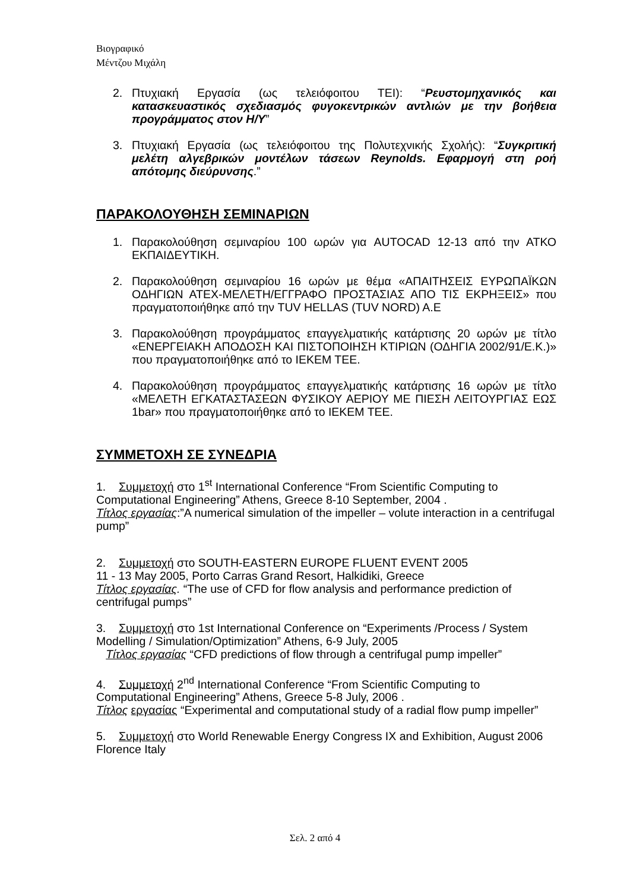Βιογραφικό
Μέντζου Μιχάλη
2. Πτυχιακή Εργασία (ως τελειόφοιτου ΤΕΙ): “Ρευστομηχανικός και κατασκευαστικός σχεδιασμός φυγοκεντρικών αντλιών με την βοήθεια προγράμματος στον Η/Υ”
3. Πτυχιακή Εργασία (ως τελειόφοιτου της Πολυτεχνικής Σχολής): “Συγκριτική μελέτη αλγεβρικών μοντέλων τάσεων Reynolds. Εφαρμογή στη ροή απότομης διεύρυνσης.”
ΠΑΡΑΚΟΛΟΥΘΗΣΗ ΣΕΜΙΝΑΡΙΩΝ
1. Παρακολούθηση σεμιναρίου 100 ωρών για AUTOCAD 12-13 από την ΑΤΚΟ ΕΚΠΑΙΔΕΥΤΙΚΗ.
2. Παρακολούθηση σεμιναρίου 16 ωρών με θέμα «ΑΠΑΙΤΗΣΕΙΣ ΕΥΡΩΠΑΪΚΩΝ ΟΔΗΓΙΩΝ ΑΤΕΧ-ΜΕΛΕΤΗ/ΕΓΓΡΑΦΟ ΠΡΟΣΤΑΣΙΑΣ ΑΠΟ ΤΙΣ ΕΚΡΗΞΕΙΣ» που πραγματοποιήθηκε από την TUV HELLAS (TUV NORD) A.E
3. Παρακολούθηση προγράμματος επαγγελματικής κατάρτισης 20 ωρών με τίτλο «ΕΝΕΡΓΕΙΑΚΗ ΑΠΟΔΟΣΗ ΚΑΙ ΠΙΣΤΟΠΟΙΗΣΗ ΚΤΙΡΙΩΝ (ΟΔΗΓΙΑ 2002/91/Ε.Κ.)» που πραγματοποιήθηκε από το ΙΕΚΕΜ ΤΕΕ.
4. Παρακολούθηση προγράμματος επαγγελματικής κατάρτισης 16 ωρών με τίτλο «ΜΕΛΕΤΗ ΕΓΚΑΤΑΣΤΑΣΕΩΝ ΦΥΣΙΚΟΥ ΑΕΡΙΟΥ ΜΕ ΠΙΕΣΗ ΛΕΙΤΟΥΡΓΙΑΣ ΕΩΣ 1bar» που πραγματοποιήθηκε από το ΙΕΚΕΜ ΤΕΕ.
ΣΥΜΜΕΤΟΧΗ ΣΕ ΣΥΝΕΔΡΙΑ
1. Συμμετοχή στο 1<sup>st</sup> International Conference “From Scientific Computing to Computational Engineering” Athens, Greece 8-10 September, 2004 .
Τίτλος εργασίας:”A numerical simulation of the impeller – volute interaction in a centrifugal pump”
2. Συμμετοχή στο SOUTH-EASTERN EUROPE FLUENT EVENT 2005
11 - 13 May 2005, Porto Carras Grand Resort, Halkidiki, Greece
Τίτλος εργασίας. “The use of CFD for flow analysis and performance prediction of centrifugal pumps”
3. Συμμετοχή στο 1st International Conference on “Experiments /Process / System Modelling / Simulation/Optimization” Athens, 6-9 July, 2005
Τίτλος εργασίας “CFD predictions of flow through a centrifugal pump impeller”
4. Συμμετοχή 2<sup>nd</sup> International Conference “From Scientific Computing to Computational Engineering” Athens, Greece 5-8 July, 2006 .
Τίτλος εργασίας “Experimental and computational study of a radial flow pump impeller”
5. Συμμετοχή στο World Renewable Energy Congress IX and Exhibition, August 2006 Florence Italy
Σελ. 2 από 4